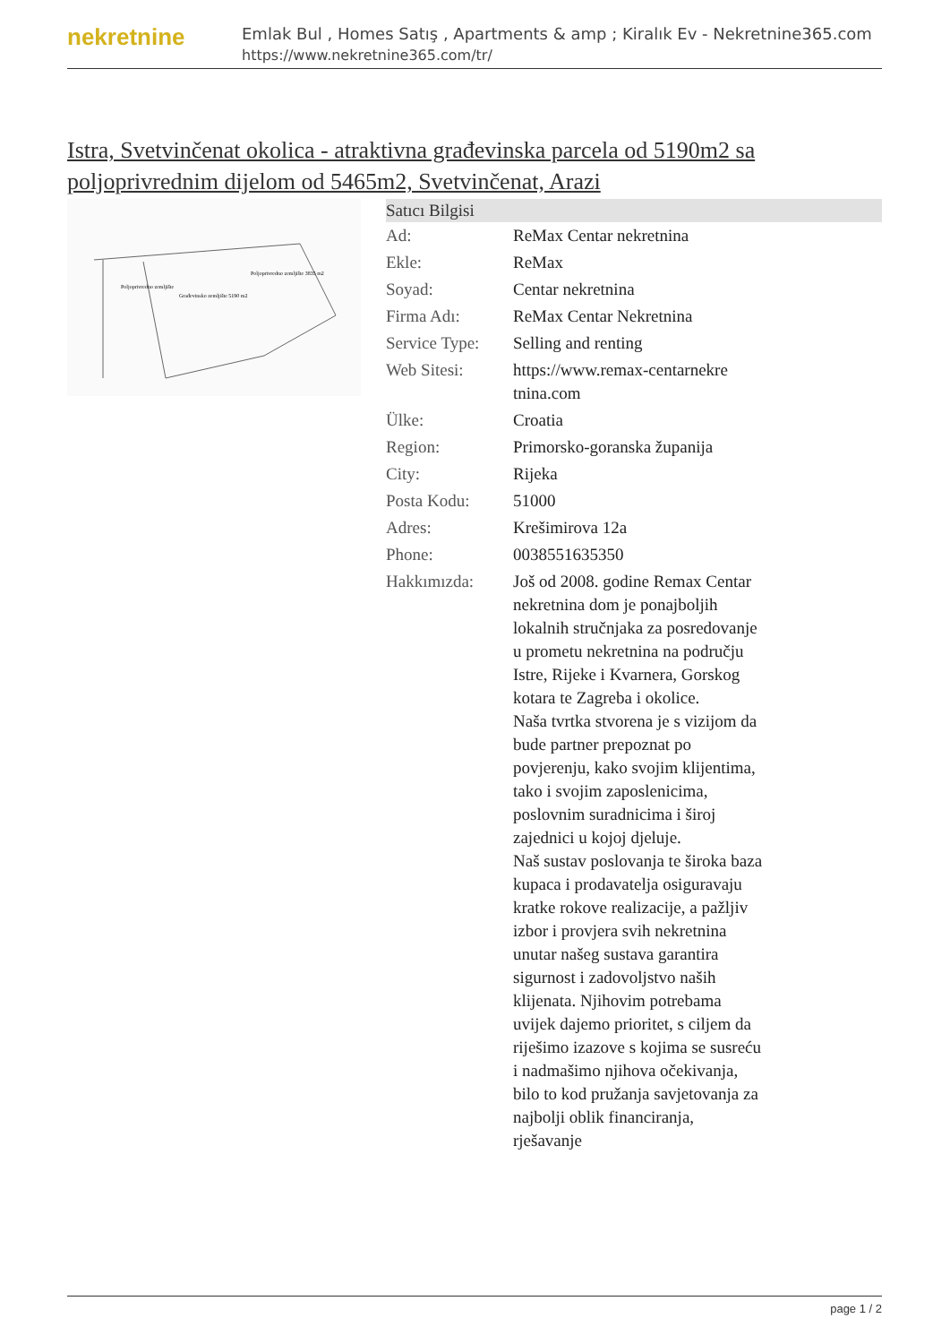nekretnine
Emlak Bul , Homes Satış , Apartments & amp ; Kiralık Ev - Nekretnine365.com
https://www.nekretnine365.com/tr/
Istra, Svetvinčenat okolica - atraktivna građevinska parcela od 5190m2 sa poljoprivrednim dijelom od 5465m2, Svetvinčenat, Arazi
Poljoprivredno zemljište
Građevinsko zemljište 5190 m2
Poljoprivredno zemljište 3835 m2
| Satıcı Bilgisi | | |
| --- | --- | --- |
| Ad: | ReMax Centar nekretnina | |
| Ekle: | ReMax | |
| Soyad: | Centar nekretnina | |
| Firma Adı: | ReMax Centar Nekretnina | |
| Service Type: | Selling and renting | |
| Web Sitesi: | https://www.remax-centarnekre tnina.com | |
| Ülke: | Croatia | |
| Region: | Primorsko-goranska županija | |
| City: | Rijeka | |
| Posta Kodu: | 51000 | |
| Adres: | Krešimirova 12a | |
| Phone: | 0038551635350 | |
| Hakkımızda: | Još od 2008. godine Remax Centar nekretnina dom je ponajboljih lokalnih stručnjaka za posredovanje u prometu nekretnina na području Istre, Rijeke i Kvarnera, Gorskog kotara te Zagreba i okolice. Naša tvrtka stvorena je s vizijom da bude partner prepoznat po povjerenju, kako svojim klijentima, tako i svojim zaposlenicima, poslovnim suradnicima i široj zajednici u kojoj djeluje. Naš sustav poslovanja te široka baza kupaca i prodavatelja osiguravaju kratke rokove realizacije, a pažljiv izbor i provjera svih nekretnina unutar našeg sustava garantira sigurnost i zadovoljstvo naših klijenata. Njihovim potrebama uvijek dajemo prioritet, s ciljem da riješimo izazove s kojima se susreću i nadmašimo njihova očekivanja, bilo to kod pružanja savjetovanja za najbolji oblik financiranja, rješavanje | |
page 1 / 2